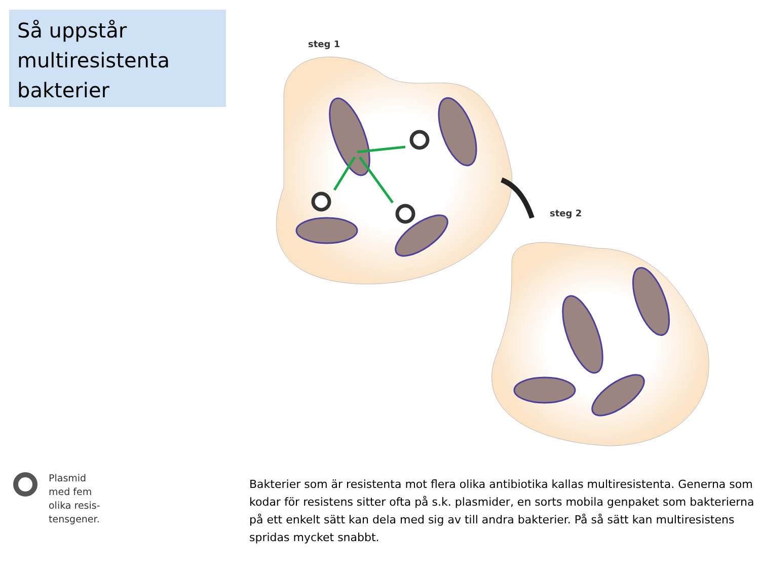Så uppstår multiresistenta bakterier
steg 1
steg 2
Plasmid
med fem
olika resis-
tensgener.
Bakterier som är resistenta mot flera olika antibiotika kallas multiresistenta. Generna som kodar för resistens sitter ofta på s.k. plasmider, en sorts mobila genpaket som bakterierna på ett enkelt sätt kan dela med sig av till andra bakterier. På så sätt kan multiresistens spridas mycket snabbt.